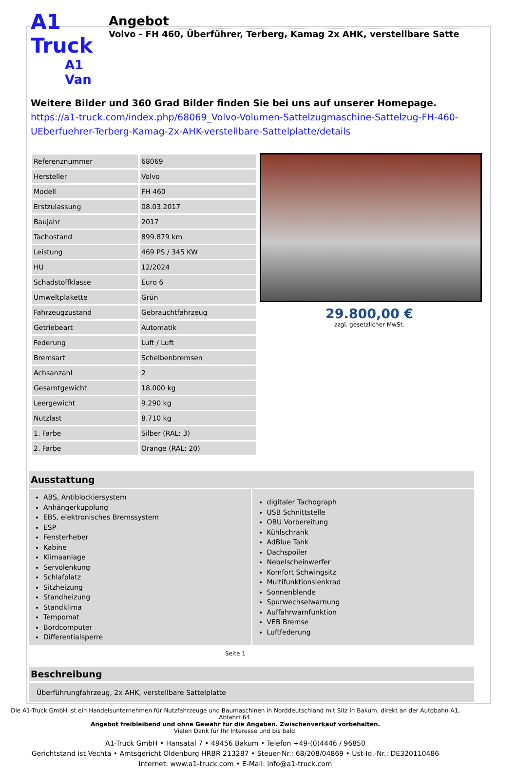A1 Truck
A1 Van
Angebot
Volvo - FH 460, Überführer, Terberg, Kamag 2x AHK, verstellbare Satte
Weitere Bilder und 360 Grad Bilder finden Sie bei uns auf unserer Homepage.
https://a1-truck.com/index.php/68069_Volvo-Volumen-Sattelzugmaschine-Sattelzug-FH-460-UEberfuehrer-Terberg-Kamag-2x-AHK-verstellbare-Sattelplatte/details
| Referenznummer | 68069 |
| Hersteller | Volvo |
| Modell | FH 460 |
| Erstzulassung | 08.03.2017 |
| Baujahr | 2017 |
| Tachostand | 899.879 km |
| Leistung | 469 PS / 345 KW |
| HU | 12/2024 |
| Schadstoffklasse | Euro 6 |
| Umweltplakette | Grün |
| Fahrzeugzustand | Gebrauchtfahrzeug |
| Getriebeart | Automatik |
| Federung | Luft / Luft |
| Bremsart | Scheibenbremsen |
| Achsanzahl | 2 |
| Gesamtgewicht | 18.000 kg |
| Leergewicht | 9.290 kg |
| Nutzlast | 8.710 kg |
| 1. Farbe | Silber (RAL: 3) |
| 2. Farbe | Orange (RAL: 20) |
29.800,00 €
zzgl. gesetzlicher MwSt.
Ausstattung
ABS, Antiblockiersystem
Anhängerkupplung
EBS, elektronisches Bremssystem
ESP
Fensterheber
Kabine
Klimaanlage
Servolenkung
Schlafplatz
Sitzheizung
Standheizung
Standklima
Tempomat
Bordcomputer
Differentialsperre
digitaler Tachograph
USB Schnittstelle
OBU Vorbereitung
Kühlschrank
AdBlue Tank
Dachspoiler
Nebelscheinwerfer
Komfort Schwingsitz
Multifunktionslenkrad
Sonnenblende
Spurwechselwarnung
Auffahrwarnfunktion
VEB Bremse
Luftfederung
Seite 1
Beschreibung
Überführungfahrzeug, 2x AHK, verstellbare Sattelplatte
Die A1-Truck GmbH ist ein Handelsunternehmen für Nutzfahrzeuge und Baumaschinen in Norddeutschland mit Sitz in Bakum, direkt an der Autobahn A1, Abfahrt 64.
Angebot freibleibend und ohne Gewähr für die Angaben. Zwischenverkauf vorbehalten.
Vielen Dank für Ihr Interesse und bis bald.
A1-Truck GmbH • Hansatal 7 • 49456 Bakum • Telefon +49-(0)4446 / 96850
Gerichtstand ist Vechta • Amtsgericht Oldenburg HRBR 213287 • Steuer-Nr.: 68/208/04869 • Ust-Id.-Nr.: DE320110486
Internet: www.a1-truck.com • E-Mail: info@a1-truck.com